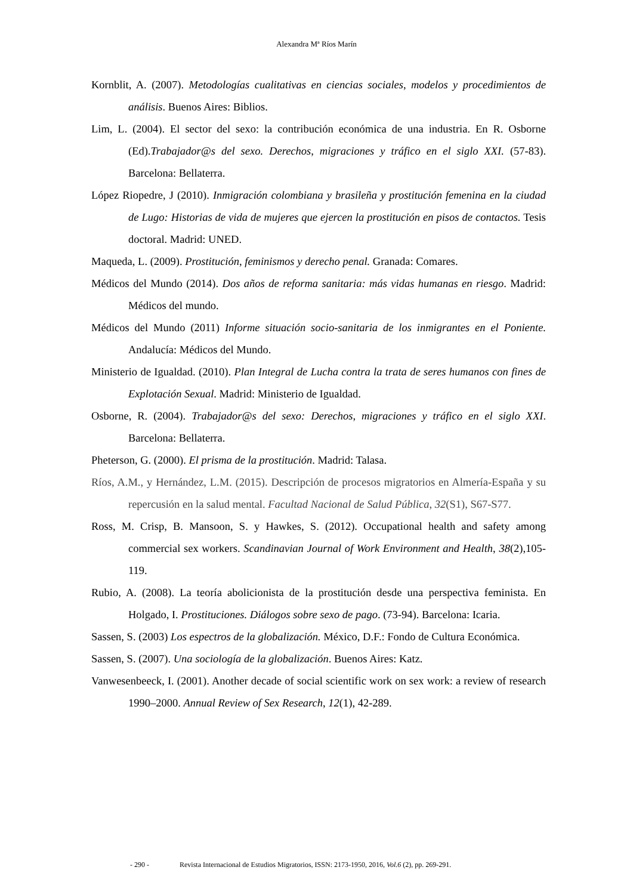Alexandra Mª Ríos Marín
Kornblit, A. (2007). Metodologías cualitativas en ciencias sociales, modelos y procedimientos de análisis. Buenos Aires: Biblios.
Lim, L. (2004). El sector del sexo: la contribución económica de una industria. En R. Osborne (Ed).Trabajador@s del sexo. Derechos, migraciones y tráfico en el siglo XXI. (57-83). Barcelona: Bellaterra.
López Riopedre, J (2010). Inmigración colombiana y brasileña y prostitución femenina en la ciudad de Lugo: Historias de vida de mujeres que ejercen la prostitución en pisos de contactos. Tesis doctoral. Madrid: UNED.
Maqueda, L. (2009). Prostitución, feminismos y derecho penal. Granada: Comares.
Médicos del Mundo (2014). Dos años de reforma sanitaria: más vidas humanas en riesgo. Madrid: Médicos del mundo.
Médicos del Mundo (2011) Informe situación socio-sanitaria de los inmigrantes en el Poniente. Andalucía: Médicos del Mundo.
Ministerio de Igualdad. (2010). Plan Integral de Lucha contra la trata de seres humanos con fines de Explotación Sexual. Madrid: Ministerio de Igualdad.
Osborne, R. (2004). Trabajador@s del sexo: Derechos, migraciones y tráfico en el siglo XXI. Barcelona: Bellaterra.
Pheterson, G. (2000). El prisma de la prostitución. Madrid: Talasa.
Ríos, A.M., y Hernández, L.M. (2015). Descripción de procesos migratorios en Almería-España y su repercusión en la salud mental. Facultad Nacional de Salud Pública, 32(S1), S67-S77.
Ross, M. Crisp, B. Mansoon, S. y Hawkes, S. (2012). Occupational health and safety among commercial sex workers. Scandinavian Journal of Work Environment and Health, 38(2),105-119.
Rubio, A. (2008). La teoría abolicionista de la prostitución desde una perspectiva feminista. En Holgado, I. Prostituciones. Diálogos sobre sexo de pago. (73-94). Barcelona: Icaria.
Sassen, S. (2003) Los espectros de la globalización. México, D.F.: Fondo de Cultura Económica.
Sassen, S. (2007). Una sociología de la globalización. Buenos Aires: Katz.
Vanwesenbeeck, I. (2001). Another decade of social scientific work on sex work: a review of research 1990–2000. Annual Review of Sex Research, 12(1), 42-289.
- 290 - Revista Internacional de Estudios Migratorios, ISSN: 2173-1950, 2016, Vol.6 (2), pp. 269-291.